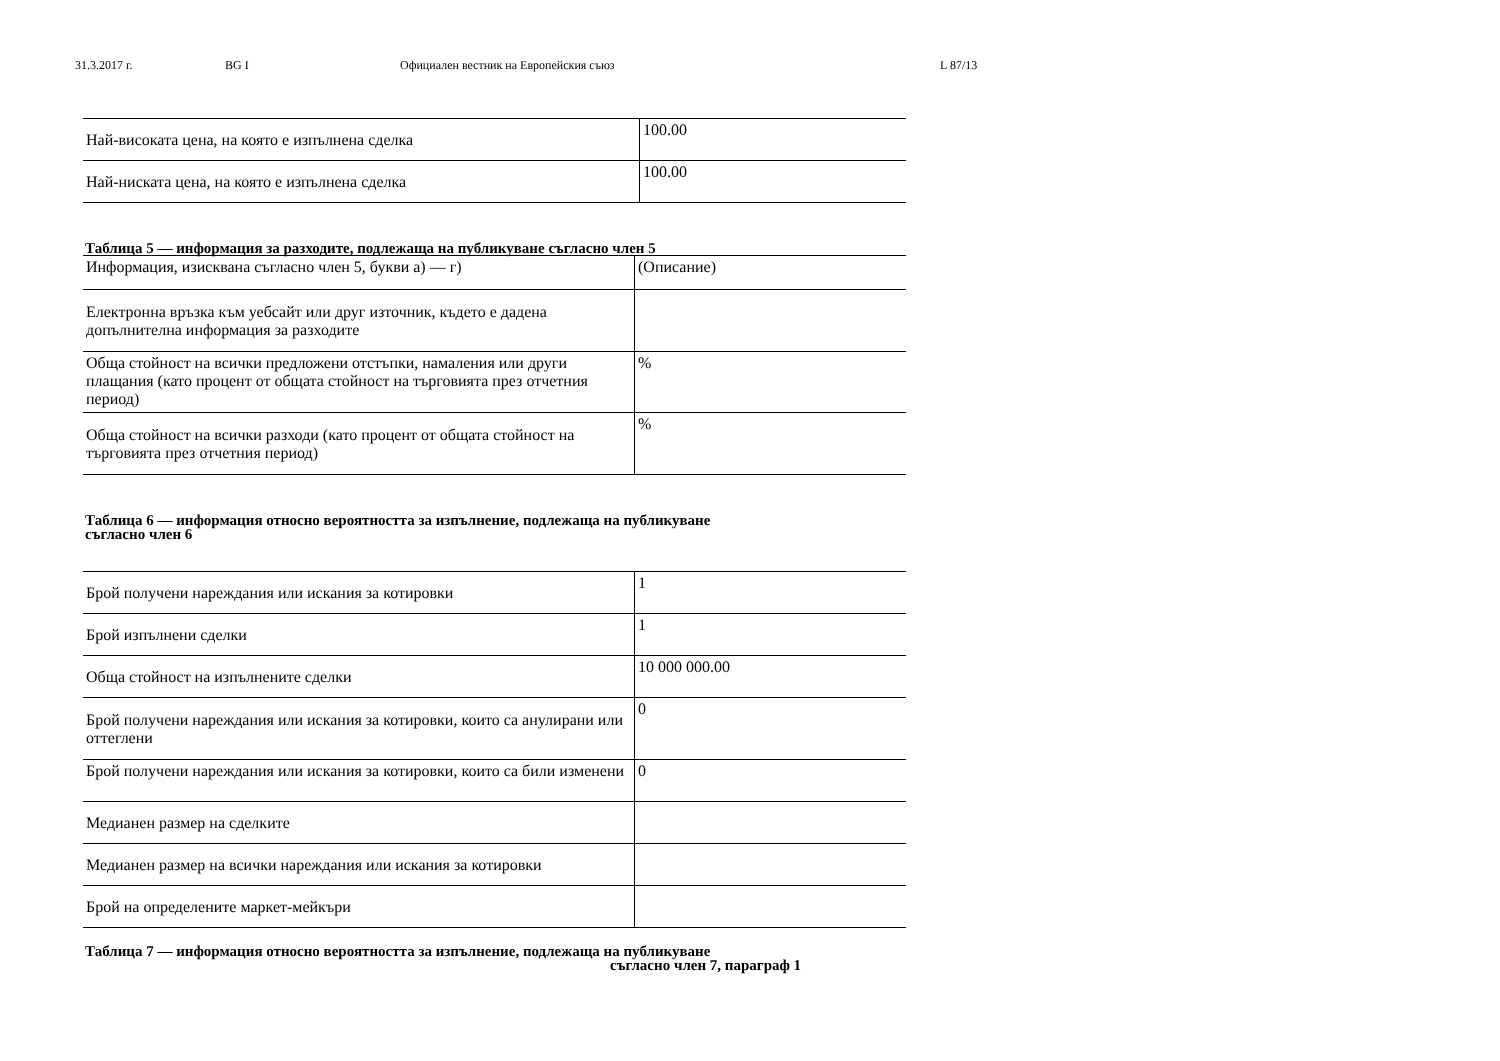31.3.2017 г. BG I Официален вестник на Европейския съюз L 87/13
| Най-високата цена, на която е изпълнена сделка | 100.00 |
| Най-ниската цена, на която е изпълнена сделка | 100.00 |
Таблица 5 — информация за разходите, подлежаща на публикуване съгласно член 5
| Информация, изисквана съгласно член 5, букви а) — г) | (Описание) |
| Електронна връзка към уебсайт или друг източник, където е дадена допълнителна информация за разходите | |
| Обща стойност на всички предложени отстъпки, намаления или други плащания (като процент от общата стойност на търговията през отчетния период) | % |
| Обща стойност на всички разходи (като процент от общата стойност на търговията през отчетния период) | % |
Таблица 6 — информация относно вероятността за изпълнение, подлежаща на публикуване
съгласно член 6
| Брой получени нареждания или искания за котировки | 1 |
| Брой изпълнени сделки | 1 |
| Обща стойност на изпълнените сделки | 10 000 000.00 |
| Брой получени нареждания или искания за котировки, които са анулирани или оттеглени | 0 |
| Брой получени нареждания или искания за котировки, които са били изменени | 0 |
| Медианен размер на сделките | |
| Медианен размер на всички нареждания или искания за котировки | |
| Брой на определените маркет-мейкъри | |
Таблица 7 — информация относно вероятността за изпълнение, подлежаща на публикуване
съгласно член 7, параграф 1